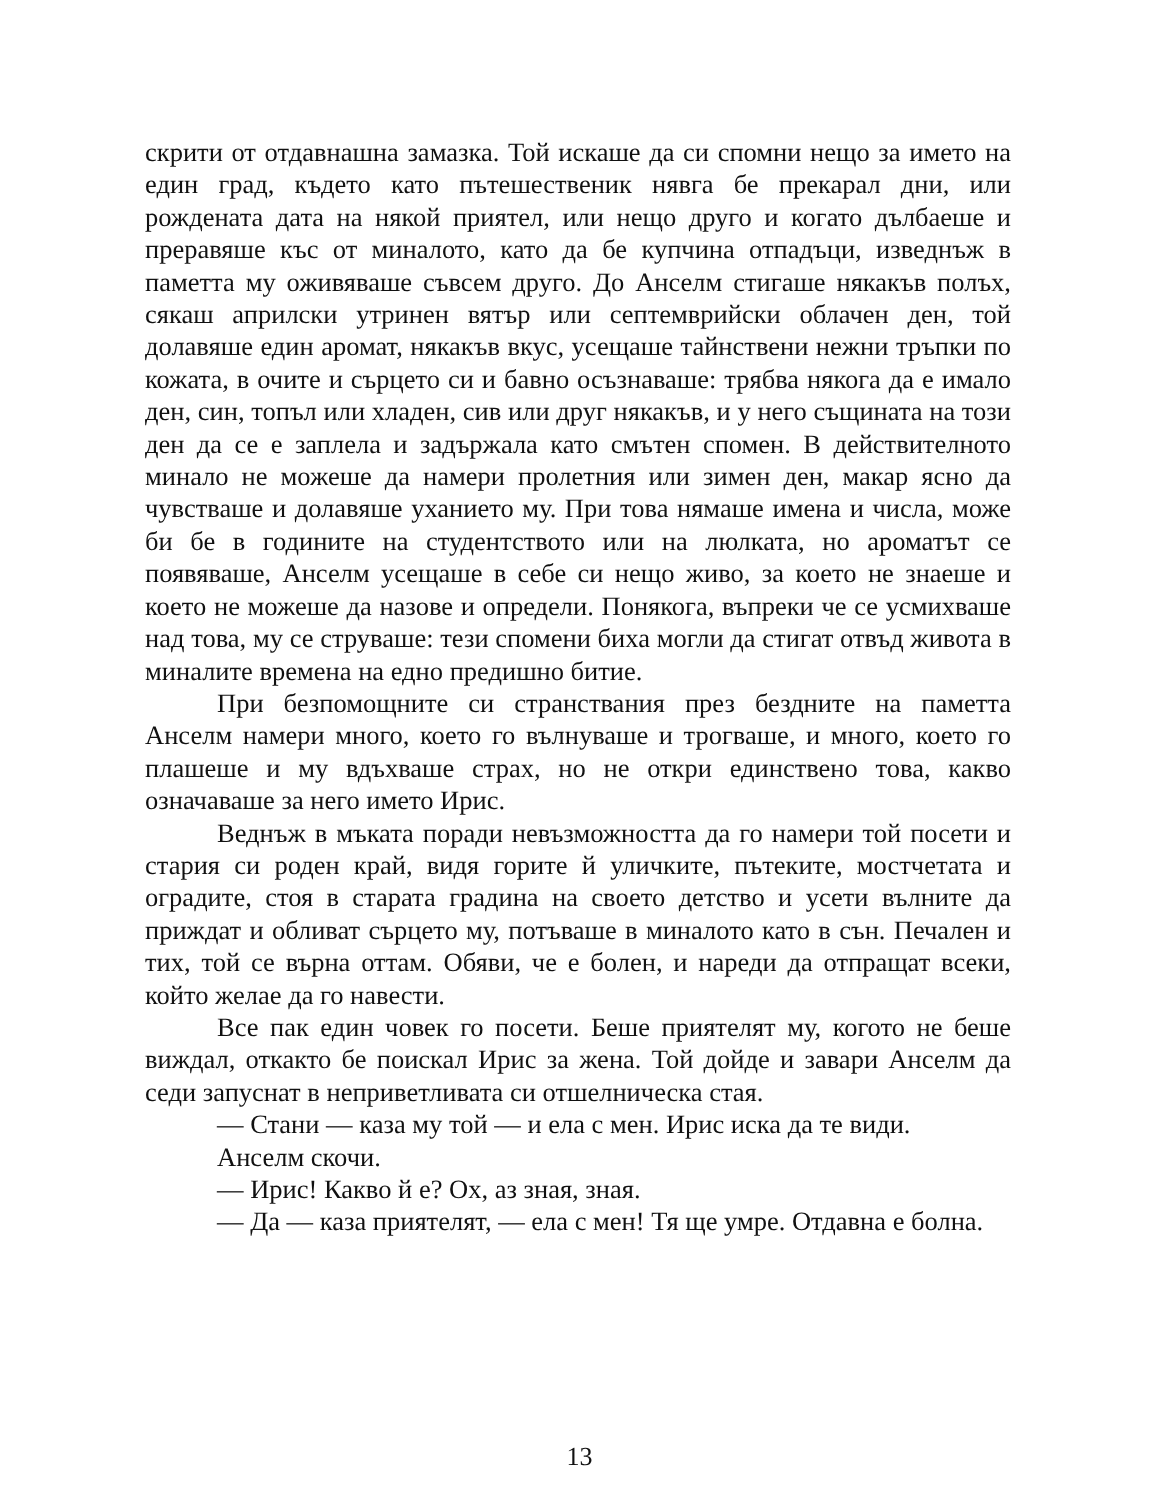скрити от отдавнашна замазка. Той искаше да си спомни нещо за името на един град, където като пътешественик нявга бе прекарал дни, или рождената дата на някой приятел, или нещо друго и когато дълбаеше и преравяше къс от миналото, като да бе купчина отпадъци, изведнъж в паметта му оживяваше съвсем друго. До Анселм стигаше някакъв полъх, сякаш априлски утринен вятър или септемврийски облачен ден, той долавяше един аромат, някакъв вкус, усещаше тайнствени нежни тръпки по кожата, в очите и сърцето си и бавно осъзнаваше: трябва някога да е имало ден, син, топъл или хладен, сив или друг някакъв, и у него същината на този ден да се е заплела и задържала като смътен спомен. В действителното минало не можеше да намери пролетния или зимен ден, макар ясно да чувстваше и долавяше уханието му. При това нямаше имена и числа, може би бе в годините на студентството или на люлката, но ароматът се появяваше, Анселм усещаше в себе си нещо живо, за което не знаеше и което не можеше да назове и определи. Понякога, въпреки че се усмихваше над това, му се струваше: тези спомени биха могли да стигат отвъд живота в миналите времена на едно предишно битие.
При безпомощните си странствания през бездните на паметта Анселм намери много, което го вълнуваше и трогваше, и много, което го плашеше и му вдъхваше страх, но не откри единствено това, какво означаваше за него името Ирис.
Веднъж в мъката поради невъзможността да го намери той посети и стария си роден край, видя горите й уличките, пътеките, мостчетата и оградите, стоя в старата градина на своето детство и усети вълните да приждат и обливат сърцето му, потъваше в миналото като в сън. Печален и тих, той се върна оттам. Обяви, че е болен, и нареди да отпращат всеки, който желае да го навести.
Все пак един човек го посети. Беше приятелят му, когото не беше виждал, откакто бе поискал Ирис за жена. Той дойде и завари Анселм да седи запуснат в неприветливата си отшелническа стая.
— Стани — каза му той — и ела с мен. Ирис иска да те види.
Анселм скочи.
— Ирис! Какво й е? Ох, аз зная, зная.
— Да — каза приятелят, — ела с мен! Тя ще умре. Отдавна е болна.
13